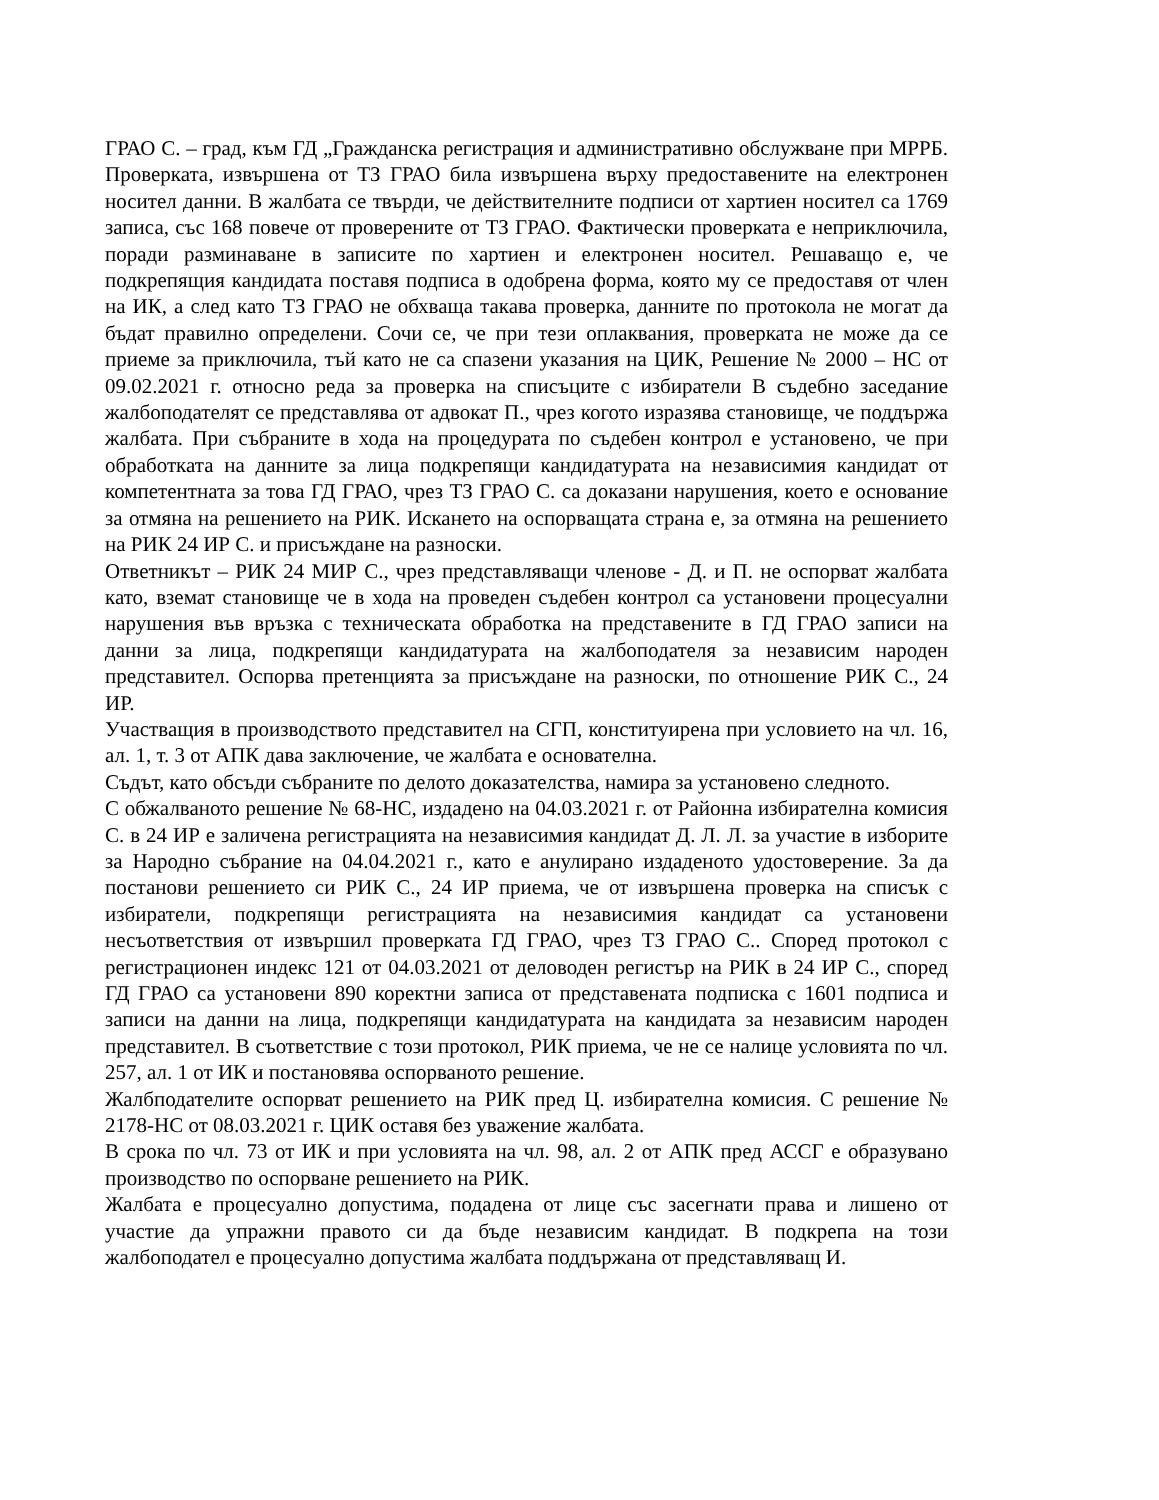ГРАО С. – град, към ГД „Гражданска регистрация и административно обслужване при МРРБ. Проверката, извършена от ТЗ ГРАО била извършена върху предоставените на електронен носител данни. В жалбата се твърди, че действителните подписи от хартиен носител са 1769 записа, със 168 повече от проверените от ТЗ ГРАО. Фактически проверката е неприключила, поради разминаване в записите по хартиен и електронен носител. Решаващо е, че подкрепящия кандидата поставя подписа в одобрена форма, която му се предоставя от член на ИК, а след като ТЗ ГРАО не обхваща такава проверка, данните по протокола не могат да бъдат правилно определени. Сочи се, че при тези оплаквания, проверката не може да се приеме за приключила, тъй като не са спазени указания на ЦИК, Решение № 2000 – НС от 09.02.2021 г. относно реда за проверка на списъците с избиратели В съдебно заседание жалбоподателят се представлява от адвокат П., чрез когото изразява становище, че поддържа жалбата. При събраните в хода на процедурата по съдебен контрол е установено, че при обработката на данните за лица подкрепящи кандидатурата на независимия кандидат от компетентната за това ГД ГРАО, чрез ТЗ ГРАО С. са доказани нарушения, което е основание за отмяна на решението на РИК. Искането на оспорващата страна е, за отмяна на решението на РИК 24 ИР С. и присъждане на разноски.
Ответникът – РИК 24 МИР С., чрез представляващи членове - Д. и П. не оспорват жалбата като, вземат становище че в хода на проведен съдебен контрол са установени процесуални нарушения във връзка с техническата обработка на представените в ГД ГРАО записи на данни за лица, подкрепящи кандидатурата на жалбоподателя за независим народен представител. Оспорва претенцията за присъждане на разноски, по отношение РИК С., 24 ИР.
Участващия в производството представител на СГП, конституирена при условието на чл. 16, ал. 1, т. 3 от АПК дава заключение, че жалбата е основателна.
Съдът, като обсъди събраните по делото доказателства, намира за установено следното.
С обжалваното решение № 68-НС, издадено на 04.03.2021 г. от Районна избирателна комисия С. в 24 ИР е заличена регистрацията на независимия кандидат Д. Л. Л. за участие в изборите за Народно събрание на 04.04.2021 г., като е анулирано издаденото удостоверение. За да постанови решението си РИК С., 24 ИР приема, че от извършена проверка на списък с избиратели, подкрепящи регистрацията на независимия кандидат са установени несъответствия от извършил проверката ГД ГРАО, чрез ТЗ ГРАО С.. Според протокол с регистрационен индекс 121 от 04.03.2021 от деловоден регистър на РИК в 24 ИР С., според ГД ГРАО са установени 890 коректни записа от представената подписка с 1601 подписа и записи на данни на лица, подкрепящи кандидатурата на кандидата за независим народен представител. В съответствие с този протокол, РИК приема, че не се налице условията по чл. 257, ал. 1 от ИК и постановява оспорваното решение.
Жалбподателите оспорват решението на РИК пред Ц. избирателна комисия. С решение № 2178-НС от 08.03.2021 г. ЦИК оставя без уважение жалбата.
В срока по чл. 73 от ИК и при условията на чл. 98, ал. 2 от АПК пред АССГ е образувано производство по оспорване решението на РИК.
Жалбата е процесуално допустима, подадена от лице със засегнати права и лишено от участие да упражни правото си да бъде независим кандидат. В подкрепа на този жалбоподател е процесуално допустима жалбата поддържана от представляващ И.